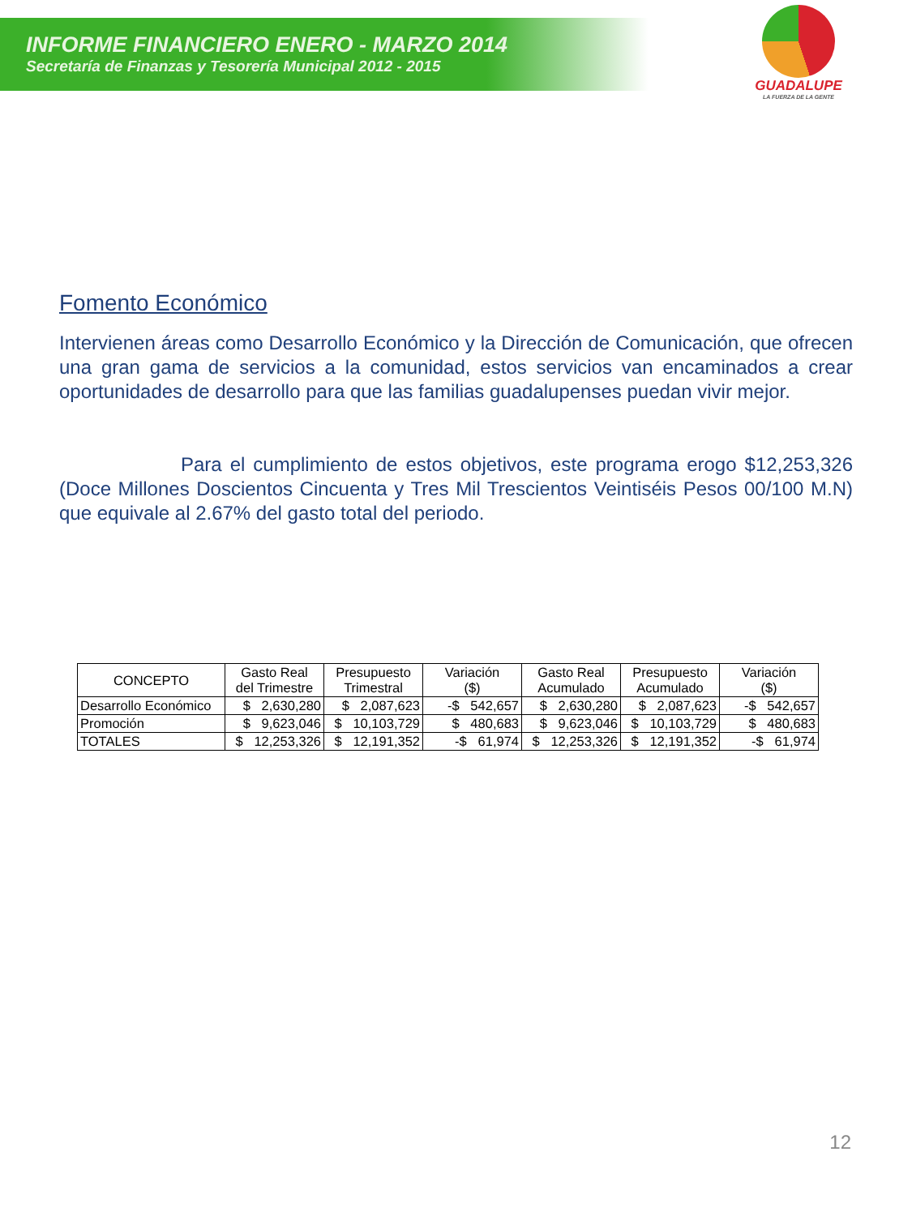INFORME FINANCIERO ENERO - MARZO 2014
Secretaría de Finanzas y Tesorería Municipal 2012 - 2015
GUADALUPE
LA FUERZA DE LA GENTE
Fomento Económico
Intervienen áreas como Desarrollo Económico y la Dirección de Comunicación, que ofrecen una gran gama de servicios a la comunidad, estos servicios van encaminados a crear oportunidades de desarrollo para que las familias guadalupenses puedan vivir mejor.
Para el cumplimiento de estos objetivos, este programa erogo $12,253,326 (Doce Millones Doscientos Cincuenta y Tres Mil Trescientos Veintiséis Pesos 00/100 M.N) que equivale al 2.67% del gasto total del periodo.
| CONCEPTO | Gasto Real del Trimestre | Presupuesto Trimestral | Variación ($) | Gasto Real Acumulado | Presupuesto Acumulado | Variación ($) |
| --- | --- | --- | --- | --- | --- | --- |
| Desarrollo Económico | $ 2,630,280 | $ 2,087,623 | -$ 542,657 | $ 2,630,280 | $ 2,087,623 | -$ 542,657 |
| Promoción | $ 9,623,046 | $ 10,103,729 | $ 480,683 | $ 9,623,046 | $ 10,103,729 | $ 480,683 |
| TOTALES | $ 12,253,326 | $ 12,191,352 | -$ 61,974 | $ 12,253,326 | $ 12,191,352 | -$ 61,974 |
12